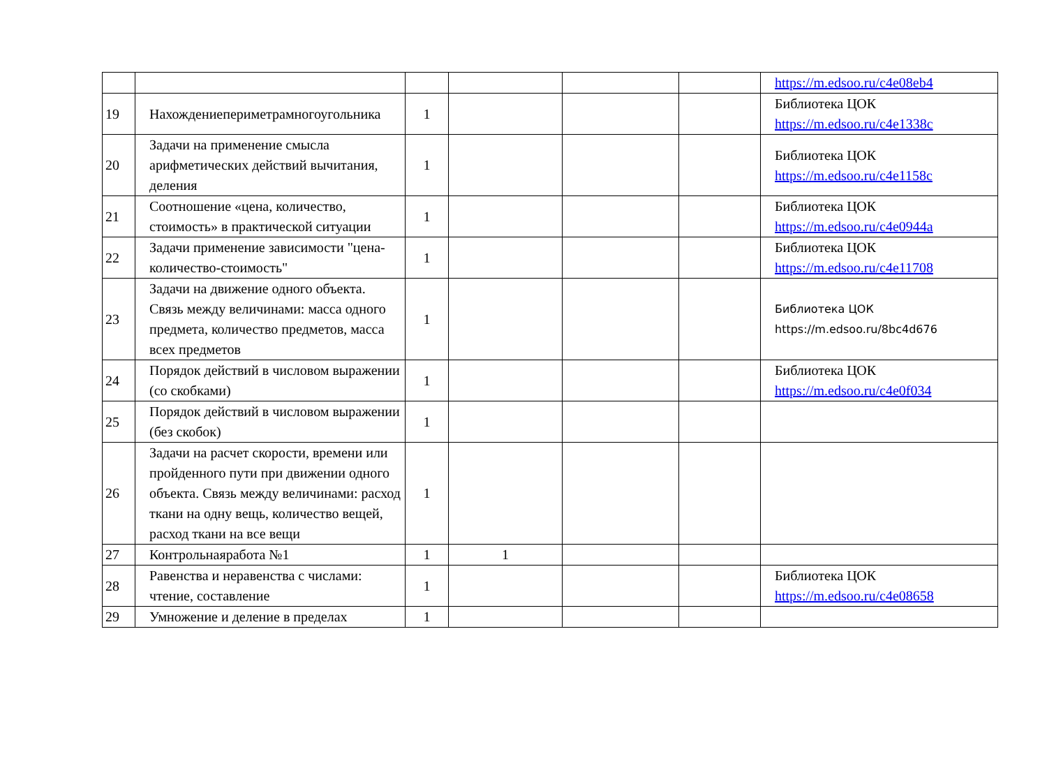| | | | | | | https://m.edsoo.ru/c4e08eb4 |
| 19 | Нахождениепериметрамногоугольника | 1 | | | | Библиотека ЦОК https://m.edsoo.ru/c4e1338c |
| 20 | Задачи на применение смысла арифметических действий вычитания, деления | 1 | | | | Библиотека ЦОК https://m.edsoo.ru/c4e1158c |
| 21 | Соотношение «цена, количество, стоимость» в практической ситуации | 1 | | | | Библиотека ЦОК https://m.edsoo.ru/c4e0944a |
| 22 | Задачи применение зависимости "цена-количество-стоимость" | 1 | | | | Библиотека ЦОК https://m.edsoo.ru/c4e11708 |
| 23 | Задачи на движение одного объекта. Связь между величинами: масса одного предмета, количество предметов, масса всех предметов | 1 | | | | Библиотека ЦОК https://m.edsoo.ru/8bc4d676 |
| 24 | Порядок действий в числовом выражении (со скобками) | 1 | | | | Библиотека ЦОК https://m.edsoo.ru/c4e0f034 |
| 25 | Порядок действий в числовом выражении (без скобок) | 1 | | | | |
| 26 | Задачи на расчет скорости, времени или пройденного пути при движении одного объекта. Связь между величинами: расход ткани на одну вещь, количество вещей, расход ткани на все вещи | 1 | | | | |
| 27 | Контрольнаяработа №1 | 1 | 1 | | | |
| 28 | Равенства и неравенства с числами: чтение, составление | 1 | | | | Библиотека ЦОК https://m.edsoo.ru/c4e08658 |
| 29 | Умножение и деление в пределах | 1 | | | | |